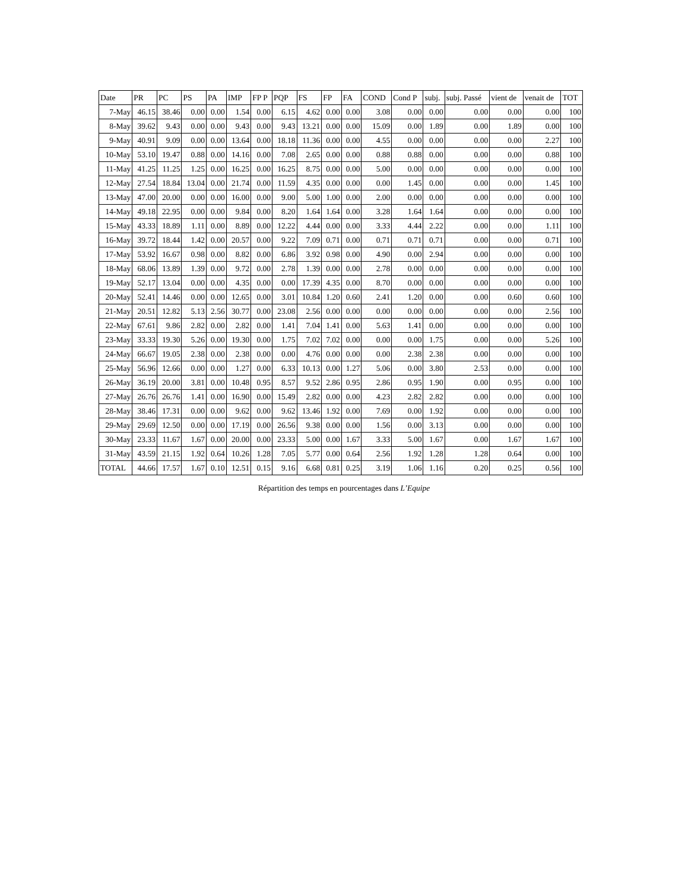| Date | PR | PC | PS | PA | IMP | FP P | PQP | FS | FP | FA | COND | Cond P | subj. | subj. Passé | vient de | venait de | TOT |
| --- | --- | --- | --- | --- | --- | --- | --- | --- | --- | --- | --- | --- | --- | --- | --- | --- | --- |
| 7-May | 46.15 | 38.46 | 0.00 | 0.00 | 1.54 | 0.00 | 6.15 | 4.62 | 0.00 | 0.00 | 3.08 | 0.00 | 0.00 | 0.00 | 0.00 | 0.00 | 100 |
| 8-May | 39.62 | 9.43 | 0.00 | 0.00 | 9.43 | 0.00 | 9.43 | 13.21 | 0.00 | 0.00 | 15.09 | 0.00 | 1.89 | 0.00 | 1.89 | 0.00 | 100 |
| 9-May | 40.91 | 9.09 | 0.00 | 0.00 | 13.64 | 0.00 | 18.18 | 11.36 | 0.00 | 0.00 | 4.55 | 0.00 | 0.00 | 0.00 | 0.00 | 2.27 | 100 |
| 10-May | 53.10 | 19.47 | 0.88 | 0.00 | 14.16 | 0.00 | 7.08 | 2.65 | 0.00 | 0.00 | 0.88 | 0.88 | 0.00 | 0.00 | 0.00 | 0.88 | 100 |
| 11-May | 41.25 | 11.25 | 1.25 | 0.00 | 16.25 | 0.00 | 16.25 | 8.75 | 0.00 | 0.00 | 5.00 | 0.00 | 0.00 | 0.00 | 0.00 | 0.00 | 100 |
| 12-May | 27.54 | 18.84 | 13.04 | 0.00 | 21.74 | 0.00 | 11.59 | 4.35 | 0.00 | 0.00 | 0.00 | 1.45 | 0.00 | 0.00 | 0.00 | 1.45 | 100 |
| 13-May | 47.00 | 20.00 | 0.00 | 0.00 | 16.00 | 0.00 | 9.00 | 5.00 | 1.00 | 0.00 | 2.00 | 0.00 | 0.00 | 0.00 | 0.00 | 0.00 | 100 |
| 14-May | 49.18 | 22.95 | 0.00 | 0.00 | 9.84 | 0.00 | 8.20 | 1.64 | 1.64 | 0.00 | 3.28 | 1.64 | 1.64 | 0.00 | 0.00 | 0.00 | 100 |
| 15-May | 43.33 | 18.89 | 1.11 | 0.00 | 8.89 | 0.00 | 12.22 | 4.44 | 0.00 | 0.00 | 3.33 | 4.44 | 2.22 | 0.00 | 0.00 | 1.11 | 100 |
| 16-May | 39.72 | 18.44 | 1.42 | 0.00 | 20.57 | 0.00 | 9.22 | 7.09 | 0.71 | 0.00 | 0.71 | 0.71 | 0.71 | 0.00 | 0.00 | 0.71 | 100 |
| 17-May | 53.92 | 16.67 | 0.98 | 0.00 | 8.82 | 0.00 | 6.86 | 3.92 | 0.98 | 0.00 | 4.90 | 0.00 | 2.94 | 0.00 | 0.00 | 0.00 | 100 |
| 18-May | 68.06 | 13.89 | 1.39 | 0.00 | 9.72 | 0.00 | 2.78 | 1.39 | 0.00 | 0.00 | 2.78 | 0.00 | 0.00 | 0.00 | 0.00 | 0.00 | 100 |
| 19-May | 52.17 | 13.04 | 0.00 | 0.00 | 4.35 | 0.00 | 0.00 | 17.39 | 4.35 | 0.00 | 8.70 | 0.00 | 0.00 | 0.00 | 0.00 | 0.00 | 100 |
| 20-May | 52.41 | 14.46 | 0.00 | 0.00 | 12.65 | 0.00 | 3.01 | 10.84 | 1.20 | 0.60 | 2.41 | 1.20 | 0.00 | 0.00 | 0.60 | 0.60 | 100 |
| 21-May | 20.51 | 12.82 | 5.13 | 2.56 | 30.77 | 0.00 | 23.08 | 2.56 | 0.00 | 0.00 | 0.00 | 0.00 | 0.00 | 0.00 | 0.00 | 2.56 | 100 |
| 22-May | 67.61 | 9.86 | 2.82 | 0.00 | 2.82 | 0.00 | 1.41 | 7.04 | 1.41 | 0.00 | 5.63 | 1.41 | 0.00 | 0.00 | 0.00 | 0.00 | 100 |
| 23-May | 33.33 | 19.30 | 5.26 | 0.00 | 19.30 | 0.00 | 1.75 | 7.02 | 7.02 | 0.00 | 0.00 | 0.00 | 1.75 | 0.00 | 0.00 | 5.26 | 100 |
| 24-May | 66.67 | 19.05 | 2.38 | 0.00 | 2.38 | 0.00 | 0.00 | 4.76 | 0.00 | 0.00 | 0.00 | 2.38 | 2.38 | 0.00 | 0.00 | 0.00 | 100 |
| 25-May | 56.96 | 12.66 | 0.00 | 0.00 | 1.27 | 0.00 | 6.33 | 10.13 | 0.00 | 1.27 | 5.06 | 0.00 | 3.80 | 2.53 | 0.00 | 0.00 | 100 |
| 26-May | 36.19 | 20.00 | 3.81 | 0.00 | 10.48 | 0.95 | 8.57 | 9.52 | 2.86 | 0.95 | 2.86 | 0.95 | 1.90 | 0.00 | 0.95 | 0.00 | 100 |
| 27-May | 26.76 | 26.76 | 1.41 | 0.00 | 16.90 | 0.00 | 15.49 | 2.82 | 0.00 | 0.00 | 4.23 | 2.82 | 2.82 | 0.00 | 0.00 | 0.00 | 100 |
| 28-May | 38.46 | 17.31 | 0.00 | 0.00 | 9.62 | 0.00 | 9.62 | 13.46 | 1.92 | 0.00 | 7.69 | 0.00 | 1.92 | 0.00 | 0.00 | 0.00 | 100 |
| 29-May | 29.69 | 12.50 | 0.00 | 0.00 | 17.19 | 0.00 | 26.56 | 9.38 | 0.00 | 0.00 | 1.56 | 0.00 | 3.13 | 0.00 | 0.00 | 0.00 | 100 |
| 30-May | 23.33 | 11.67 | 1.67 | 0.00 | 20.00 | 0.00 | 23.33 | 5.00 | 0.00 | 1.67 | 3.33 | 5.00 | 1.67 | 0.00 | 1.67 | 1.67 | 100 |
| 31-May | 43.59 | 21.15 | 1.92 | 0.64 | 10.26 | 1.28 | 7.05 | 5.77 | 0.00 | 0.64 | 2.56 | 1.92 | 1.28 | 1.28 | 0.64 | 0.00 | 100 |
| TOTAL | 44.66 | 17.57 | 1.67 | 0.10 | 12.51 | 0.15 | 9.16 | 6.68 | 0.81 | 0.25 | 3.19 | 1.06 | 1.16 | 0.20 | 0.25 | 0.56 | 100 |
Répartition des temps en pourcentages dans L’Equipe